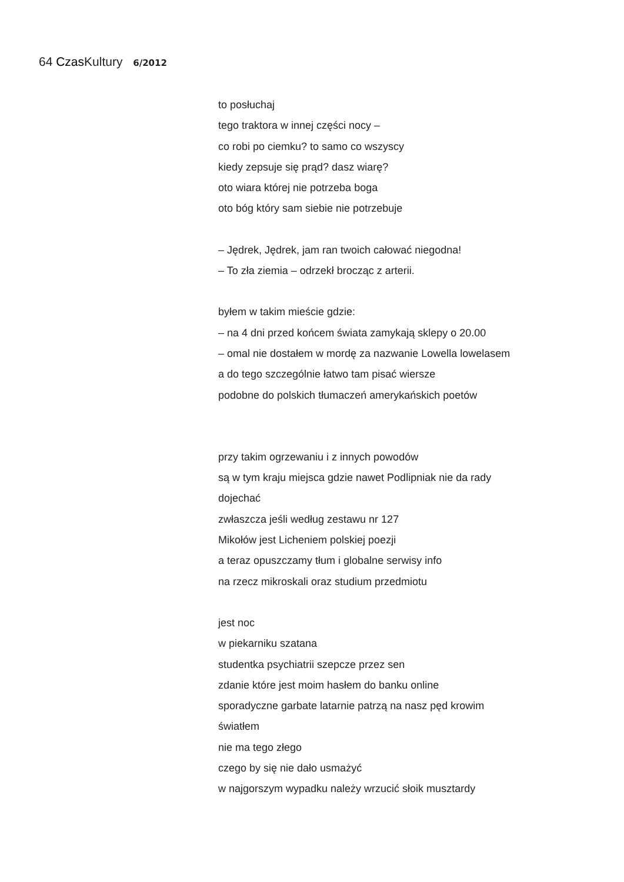64 Czas Kultury 6/2012
to posłuchaj
tego traktora w innej części nocy –
co robi po ciemku? to samo co wszyscy
kiedy zepsuje się prąd? dasz wiarę?
oto wiara której nie potrzeba boga
oto bóg który sam siebie nie potrzebuje
– Jędrek, Jędrek, jam ran twoich całować niegodna!
– To zła ziemia – odrzekł brocząc z arterii.
byłem w takim mieście gdzie:
– na 4 dni przed końcem świata zamykają sklepy o 20.00
– omal nie dostałem w mordę za nazwanie Lowella lowelasem
a do tego szczególnie łatwo tam pisać wiersze
podobne do polskich tłumaczeń amerykańskich poetów
przy takim ogrzewaniu i z innych powodów
są w tym kraju miejsca gdzie nawet Podlipniak nie da rady
dojechać
zwłaszcza jeśli według zestawu nr 127
Mikołów jest Licheniem polskiej poezji
a teraz opuszczamy tłum i globalne serwisy info
na rzecz mikroskali oraz studium przedmiotu
jest noc
w piekarniku szatana
studentka psychiatrii szepcze przez sen
zdanie które jest moim hasłem do banku online
sporadyczne garbate latarnie patrzą na nasz pęd krowim
światłem
nie ma tego złego
czego by się nie dało usmażyć
w najgorszym wypadku należy wrzucić słoik musztardy